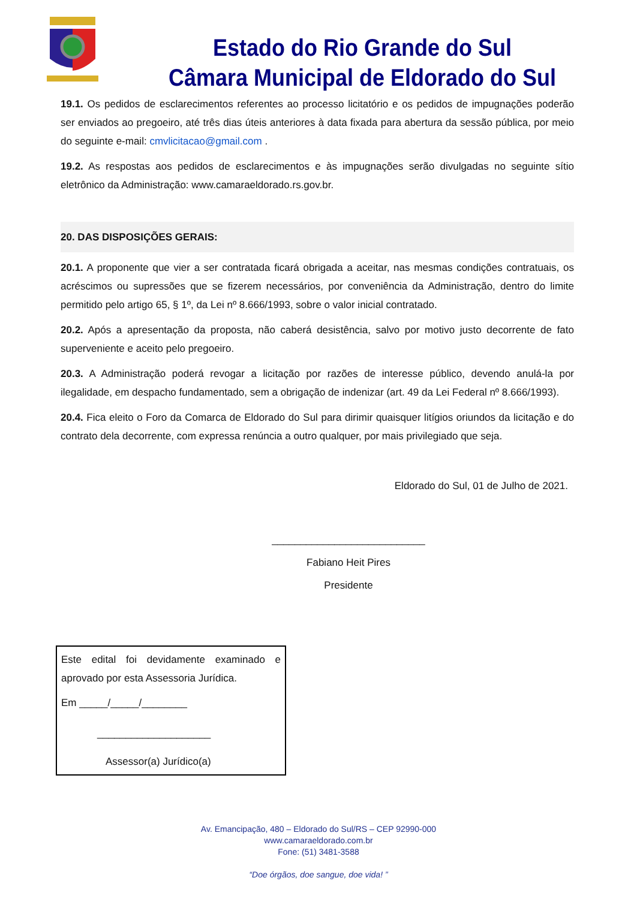Estado do Rio Grande do Sul
Câmara Municipal de Eldorado do Sul
19.1. Os pedidos de esclarecimentos referentes ao processo licitatório e os pedidos de impugnações poderão ser enviados ao pregoeiro, até três dias úteis anteriores à data fixada para abertura da sessão pública, por meio do seguinte e-mail: cmvlicitacao@gmail.com .
19.2. As respostas aos pedidos de esclarecimentos e às impugnações serão divulgadas no seguinte sítio eletrônico da Administração: www.camaraeldorado.rs.gov.br.
20. DAS DISPOSIÇÕES GERAIS:
20.1. A proponente que vier a ser contratada ficará obrigada a aceitar, nas mesmas condições contratuais, os acréscimos ou supressões que se fizerem necessários, por conveniência da Administração, dentro do limite permitido pelo artigo 65, § 1º, da Lei nº 8.666/1993, sobre o valor inicial contratado.
20.2. Após a apresentação da proposta, não caberá desistência, salvo por motivo justo decorrente de fato superveniente e aceito pelo pregoeiro.
20.3. A Administração poderá revogar a licitação por razões de interesse público, devendo anulá-la por ilegalidade, em despacho fundamentado, sem a obrigação de indenizar (art. 49 da Lei Federal nº 8.666/1993).
20.4. Fica eleito o Foro da Comarca de Eldorado do Sul para dirimir quaisquer litígios oriundos da licitação e do contrato dela decorrente, com expressa renúncia a outro qualquer, por mais privilegiado que seja.
Eldorado do Sul, 01 de Julho de 2021.
___________________________
Fabiano Heit Pires
Presidente
Este edital foi devidamente examinado e aprovado por esta Assessoria Jurídica.
Em _____/_____/________
____________________
Assessor(a) Jurídico(a)
Av. Emancipação, 480 – Eldorado do Sul/RS – CEP 92990-000
www.camaraeldorado.com.br
Fone: (51) 3481-3588
“Doe órgãos, doe sangue, doe vida! ”